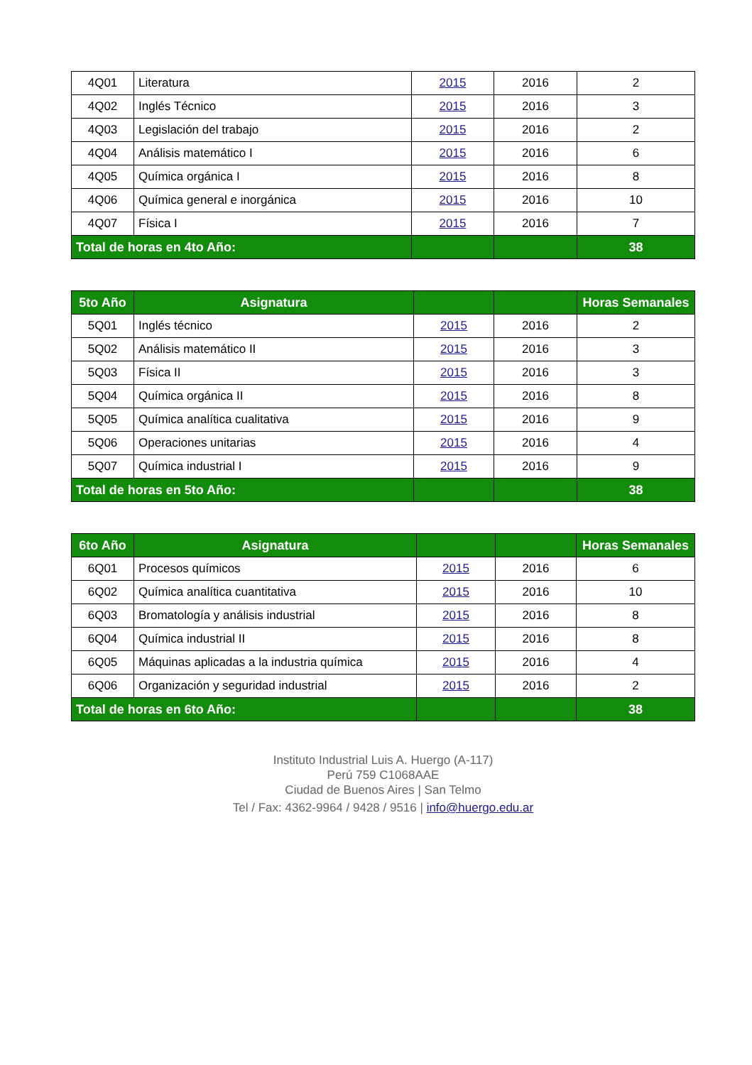| 4Q01 | Literatura | 2015 | 2016 | 2 |
| 4Q02 | Inglés Técnico | 2015 | 2016 | 3 |
| 4Q03 | Legislación del trabajo | 2015 | 2016 | 2 |
| 4Q04 | Análisis matemático I | 2015 | 2016 | 6 |
| 4Q05 | Química orgánica I | 2015 | 2016 | 8 |
| 4Q06 | Química general e inorgánica | 2015 | 2016 | 10 |
| 4Q07 | Física I | 2015 | 2016 | 7 |
| Total de horas en 4to Año: | | | | 38 |
| 5to Año | Asignatura | | | Horas Semanales |
| --- | --- | --- | --- | --- |
| 5Q01 | Inglés técnico | 2015 | 2016 | 2 |
| 5Q02 | Análisis matemático II | 2015 | 2016 | 3 |
| 5Q03 | Física II | 2015 | 2016 | 3 |
| 5Q04 | Química orgánica II | 2015 | 2016 | 8 |
| 5Q05 | Química analítica cualitativa | 2015 | 2016 | 9 |
| 5Q06 | Operaciones unitarias | 2015 | 2016 | 4 |
| 5Q07 | Química industrial I | 2015 | 2016 | 9 |
| Total de horas en 5to Año: | | | | 38 |
| 6to Año | Asignatura | | | Horas Semanales |
| --- | --- | --- | --- | --- |
| 6Q01 | Procesos químicos | 2015 | 2016 | 6 |
| 6Q02 | Química analítica cuantitativa | 2015 | 2016 | 10 |
| 6Q03 | Bromatología y análisis industrial | 2015 | 2016 | 8 |
| 6Q04 | Química industrial II | 2015 | 2016 | 8 |
| 6Q05 | Máquinas aplicadas a la industria química | 2015 | 2016 | 4 |
| 6Q06 | Organización y seguridad industrial | 2015 | 2016 | 2 |
| Total de horas en 6to Año: | | | | 38 |
Instituto Industrial Luis A. Huergo (A-117)
Perú 759 C1068AAE
Ciudad de Buenos Aires | San Telmo
Tel / Fax: 4362-9964 / 9428 / 9516 | info@huergo.edu.ar